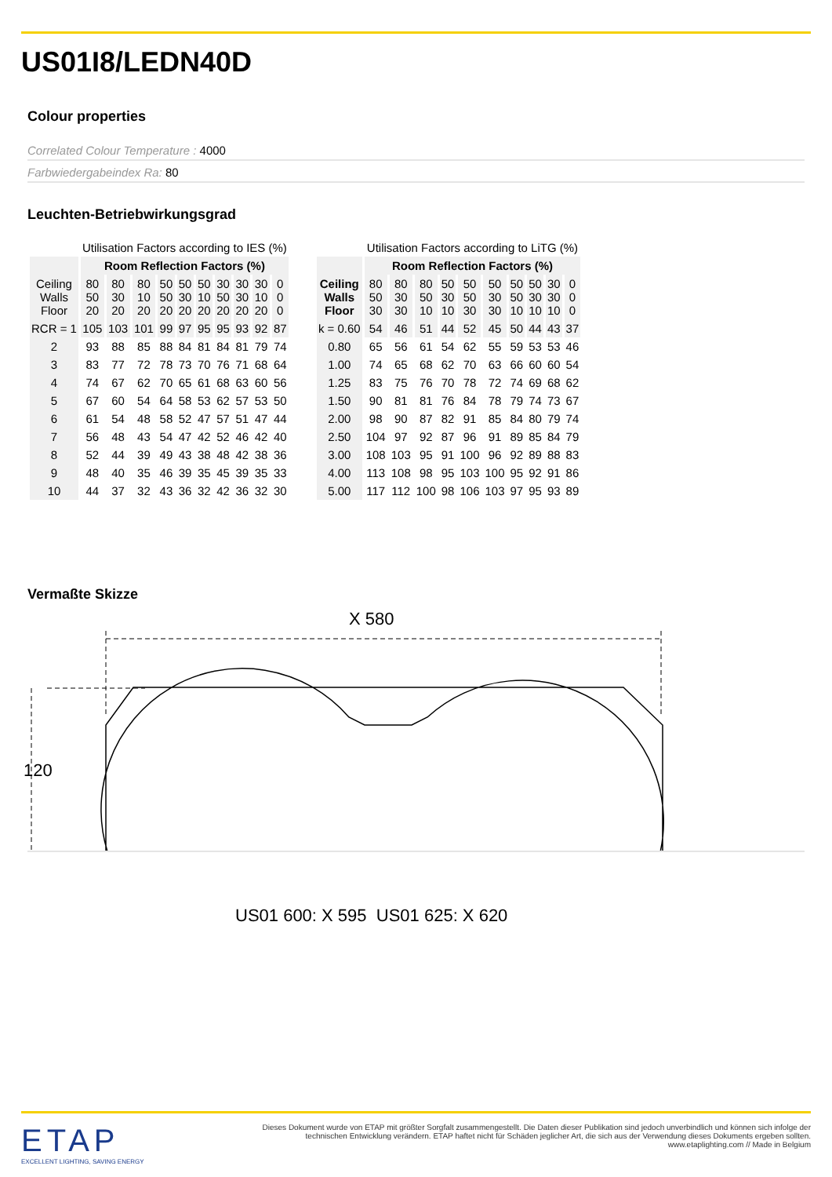US01I8/LEDN40D
Colour properties
Correlated Colour Temperature : 4000
Farbwiedergabeindex Ra: 80
Leuchten-Betriebwirkungsgrad
| | Utilisation Factors according to IES (%) | | | | | | | | | |
| --- | --- | --- | --- | --- | --- | --- | --- | --- | --- | --- |
| | Room Reflection Factors (%) | | | | | | | | | |
| Ceiling Walls Floor | 80 50 20 | 80 30 20 | 80 10 20 | 50 50 20 | 50 30 20 | 50 10 20 | 30 50 20 | 30 30 20 | 30 10 20 | 0 0 0 |
| RCR = 1 | 105 | 103 | 101 | 99 | 97 | 95 | 95 | 93 | 92 | 87 |
| 2 | 93 | 88 | 85 | 88 | 84 | 81 | 84 | 81 | 79 | 74 |
| 3 | 83 | 77 | 72 | 78 | 73 | 70 | 76 | 71 | 68 | 64 |
| 4 | 74 | 67 | 62 | 70 | 65 | 61 | 68 | 63 | 60 | 56 |
| 5 | 67 | 60 | 54 | 64 | 58 | 53 | 62 | 57 | 53 | 50 |
| 6 | 61 | 54 | 48 | 58 | 52 | 47 | 57 | 51 | 47 | 44 |
| 7 | 56 | 48 | 43 | 54 | 47 | 42 | 52 | 46 | 42 | 40 |
| 8 | 52 | 44 | 39 | 49 | 43 | 38 | 48 | 42 | 38 | 36 |
| 9 | 48 | 40 | 35 | 46 | 39 | 35 | 45 | 39 | 35 | 33 |
| 10 | 44 | 37 | 32 | 43 | 36 | 32 | 42 | 36 | 32 | 30 |
| | Utilisation Factors according to LiTG (%) | | | | | | | | | |
| --- | --- | --- | --- | --- | --- | --- | --- | --- | --- | --- |
| | Room Reflection Factors (%) | | | | | | | | | |
| Ceiling Walls Floor | 80 50 30 | 80 30 30 | 80 50 10 | 50 30 10 | 50 50 30 | 50 30 30 | 50 50 10 | 50 30 10 | 30 30 10 | 0 0 0 |
| k = 0.60 | 54 | 46 | 51 | 44 | 52 | 45 | 50 | 44 | 43 | 37 |
| 0.80 | 65 | 56 | 61 | 54 | 62 | 55 | 59 | 53 | 53 | 46 |
| 1.00 | 74 | 65 | 68 | 62 | 70 | 63 | 66 | 60 | 60 | 54 |
| 1.25 | 83 | 75 | 76 | 70 | 78 | 72 | 74 | 69 | 68 | 62 |
| 1.50 | 90 | 81 | 81 | 76 | 84 | 78 | 79 | 74 | 73 | 67 |
| 2.00 | 98 | 90 | 87 | 82 | 91 | 85 | 84 | 80 | 79 | 74 |
| 2.50 | 104 | 97 | 92 | 87 | 96 | 91 | 89 | 85 | 84 | 79 |
| 3.00 | 108 | 103 | 95 | 91 | 100 | 96 | 92 | 89 | 88 | 83 |
| 4.00 | 113 | 108 | 98 | 95 | 103 | 100 | 95 | 92 | 91 | 86 |
| 5.00 | 117 | 112 | 100 | 98 | 106 | 103 | 97 | 95 | 93 | 89 |
Vermaßte Skizze
X 580
120
US01 600: X 595 US01 625: X 620
ETAP
EXCELLENT LIGHTING, SAVING ENERGY
Dieses Dokument wurde von ETAP mit größter Sorgfalt zusammengestellt. Die Daten dieser Publikation sind jedoch unverbindlich und können sich infolge der technischen Entwicklung verändern. ETAP haftet nicht für Schäden jeglicher Art, die sich aus der Verwendung dieses Dokuments ergeben sollten. www.etaplighting.com // Made in Belgium